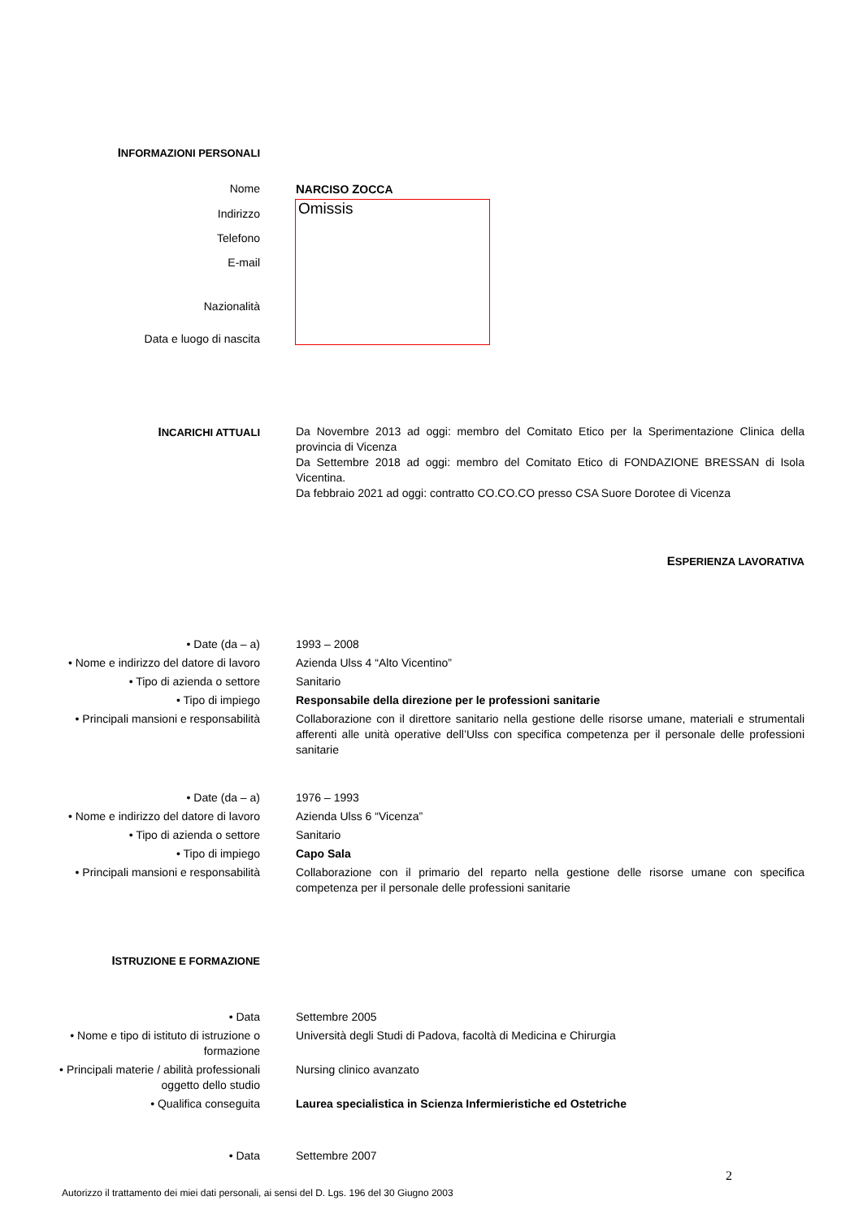INFORMAZIONI PERSONALI
Nome NARCISO ZOCCA
Omissis
Indirizzo
Telefono
E-mail
Nazionalità
Data e luogo di nascita
INCARICHI ATTUALI Da Novembre 2013 ad oggi: membro del Comitato Etico per la Sperimentazione Clinica della provincia di Vicenza
Da Settembre 2018 ad oggi: membro del Comitato Etico di FONDAZIONE BRESSAN di Isola Vicentina.
Da febbraio 2021 ad oggi: contratto CO.CO.CO presso CSA Suore Dorotee di Vicenza
ESPERIENZA LAVORATIVA
• Date (da – a) 1993 – 2008
• Nome e indirizzo del datore di lavoro
Azienda Ulss 4 “Alto Vicentino”
• Tipo di azienda o settore Sanitario
• Tipo di impiego Responsabile della direzione per le professioni sanitarie
• Principali mansioni e responsabilità
Collaborazione con il direttore sanitario nella gestione delle risorse umane, materiali e strumentali afferenti alle unità operative dell’Ulss con specifica competenza per il personale delle professioni sanitarie
• Date (da – a) 1976 – 1993
• Nome e indirizzo del datore di lavoro
Azienda Ulss 6 “Vicenza”
• Tipo di azienda o settore Sanitario
• Tipo di impiego Capo Sala
• Principali mansioni e responsabilità
Collaborazione con il primario del reparto nella gestione delle risorse umane con specifica competenza per il personale delle professioni sanitarie
ISTRUZIONE E FORMAZIONE
• Data Settembre 2005
• Nome e tipo di istituto di istruzione o formazione
Università degli Studi di Padova, facoltà di Medicina e Chirurgia
• Principali materie / abilità professionali oggetto dello studio
Nursing clinico avanzato
• Qualifica conseguita Laurea specialistica in Scienza Infermieristiche ed Ostetriche
• Data Settembre 2007
2
Autorizzo il trattamento dei miei dati personali, ai sensi del D. Lgs. 196 del 30 Giugno 2003